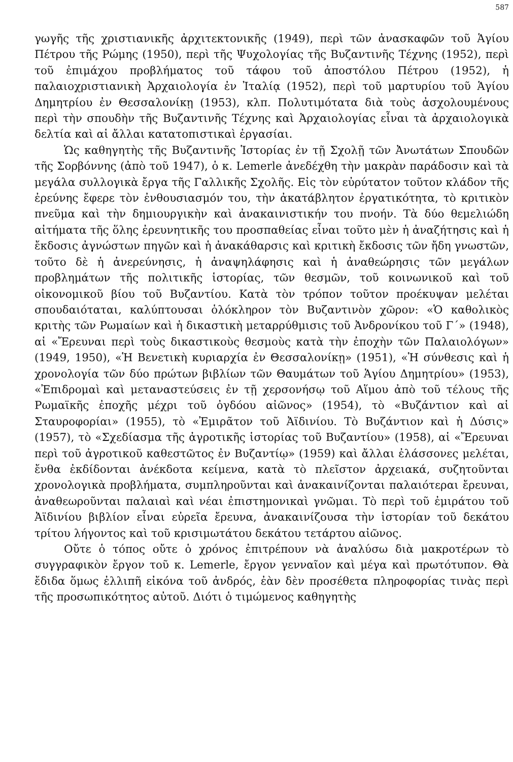587
γωγῆς τῆς χριστιανικῆς ἀρχιτεκτονικῆς (1949), περὶ τῶν ἀνασκαφῶν τοῦ Ἁγίου Πέτρου τῆς Ρώμης (1950), περὶ τῆς Ψυχολογίας τῆς Βυζαντινῆς Τέχνης (1952), περὶ τοῦ ἐπιμάχου προβλήματος τοῦ τάφου τοῦ ἀποστόλου Πέτρου (1952), ἡ παλαιοχριστιανικὴ Ἀρχαιολογία ἐν Ἰταλίᾳ (1952), περὶ τοῦ μαρτυρίου τοῦ Ἁγίου Δημητρίου ἐν Θεσσαλονίκῃ (1953), κλπ. Πολυτιμότατα διὰ τοὺς ἀσχολουμένους περὶ τὴν σπουδὴν τῆς Βυζαντινῆς Τέχνης καὶ Ἀρχαιολογίας εἶναι τὰ ἀρχαιολογικὰ δελτία καὶ αἱ ἄλλαι κατατοπιστικαὶ ἐργασίαι.
Ὡς καθηγητὴς τῆς Βυζαντινῆς Ἱστορίας ἐν τῇ Σχολῇ τῶν Ἀνωτάτων Σπουδῶν τῆς Σορβόννης (ἀπὸ τοῦ 1947), ὁ κ. Lemerle ἀνεδέχθη τὴν μακρὰν παράδοσιν καὶ τὰ μεγάλα συλλογικὰ ἔργα τῆς Γαλλικῆς Σχολῆς. Εἰς τὸν εὐρύτατον τοῦτον κλάδον τῆς ἐρεύνης ἔφερε τὸν ἐνθουσιασμόν του, τὴν ἀκατάβλητον ἐργατικότητα, τὸ κριτικὸν πνεῦμα καὶ τὴν δημιουργικὴν καὶ ἀνακαινιστικήν του πνοήν. Τὰ δύο θεμελιώδη αἰτήματα τῆς ὅλης ἐρευνητικῆς του προσπαθείας εἶναι τοῦτο μὲν ἡ ἀναζήτησις καὶ ἡ ἔκδοσις ἀγνώστων πηγῶν καὶ ἡ ἀνακάθαρσις καὶ κριτικὴ ἔκδοσις τῶν ἤδη γνωστῶν, τοῦτο δὲ ἡ ἀνερεύνησις, ἡ ἀναψηλάφησις καὶ ἡ ἀναθεώρησις τῶν μεγάλων προβλημάτων τῆς πολιτικῆς ἱστορίας, τῶν θεσμῶν, τοῦ κοινωνικοῦ καὶ τοῦ οἰκονομικοῦ βίου τοῦ Βυζαντίου. Κατὰ τὸν τρόπον τοῦτον προέκυψαν μελέται σπουδαιόταται, καλύπτουσαι ὁλόκληρον τὸν Βυζαντινὸν χῶρον: «Ὁ καθολικὸς κριτὴς τῶν Ρωμαίων καὶ ἡ δικαστικὴ μεταρρύθμισις τοῦ Ἀνδρονίκου τοῦ Γ´» (1948), αἱ «Ἔρευναι περὶ τοὺς δικαστικοὺς θεσμοὺς κατὰ τὴν ἐποχὴν τῶν Παλαιολόγων» (1949, 1950), «Ἡ Βενετικὴ κυριαρχία ἐν Θεσσαλονίκῃ» (1951), «Ἡ σύνθεσις καὶ ἡ χρονολογία τῶν δύο πρώτων βιβλίων τῶν Θαυμάτων τοῦ Ἁγίου Δημητρίου» (1953), «Ἐπιδρομαὶ καὶ μεταναστεύσεις ἐν τῇ χερσονήσῳ τοῦ Αἵμου ἀπὸ τοῦ τέλους τῆς Ρωμαϊκῆς ἐποχῆς μέχρι τοῦ ὀγδόου αἰῶνος» (1954), τὸ «Βυζάντιον καὶ αἱ Σταυροφορίαι» (1955), τὸ «Ἐμιρᾶτον τοῦ Ἀϊδινίου. Τὸ Βυζάντιον καὶ ἡ Δύσις» (1957), τὸ «Σχεδίασμα τῆς ἀγροτικῆς ἱστορίας τοῦ Βυζαντίου» (1958), αἱ «Ἔρευναι περὶ τοῦ ἀγροτικοῦ καθεστῶτος ἐν Βυζαντίῳ» (1959) καὶ ἄλλαι ἐλάσσονες μελέται, ἔνθα ἐκδίδονται ἀνέκδοτα κείμενα, κατὰ τὸ πλεῖστον ἀρχειακά, συζητοῦνται χρονολογικὰ προβλήματα, συμπληροῦνται καὶ ἀνακαινίζονται παλαιότεραι ἔρευναι, ἀναθεωροῦνται παλαιαὶ καὶ νέαι ἐπιστημονικαὶ γνῶμαι. Τὸ περὶ τοῦ ἐμιράτου τοῦ Ἀϊδινίου βιβλίον εἶναι εὐρεῖα ἔρευνα, ἀνακαινίζουσα τὴν ἱστορίαν τοῦ δεκάτου τρίτου λήγοντος καὶ τοῦ κρισιμωτάτου δεκάτου τετάρτου αἰῶνος.
Οὔτε ὁ τόπος οὔτε ὁ χρόνος ἐπιτρέπουν νὰ ἀναλύσω διὰ μακροτέρων τὸ συγγραφικὸν ἔργον τοῦ κ. Lemerle, ἔργον γενναῖον καὶ μέγα καὶ πρωτότυπον. Θὰ ἔδιδα ὅμως ἐλλιπῆ εἰκόνα τοῦ ἀνδρός, ἐὰν δὲν προσέθετα πληροφορίας τινὰς περὶ τῆς προσωπικότητος αὐτοῦ. Διότι ὁ τιμώμενος καθηγητὴς